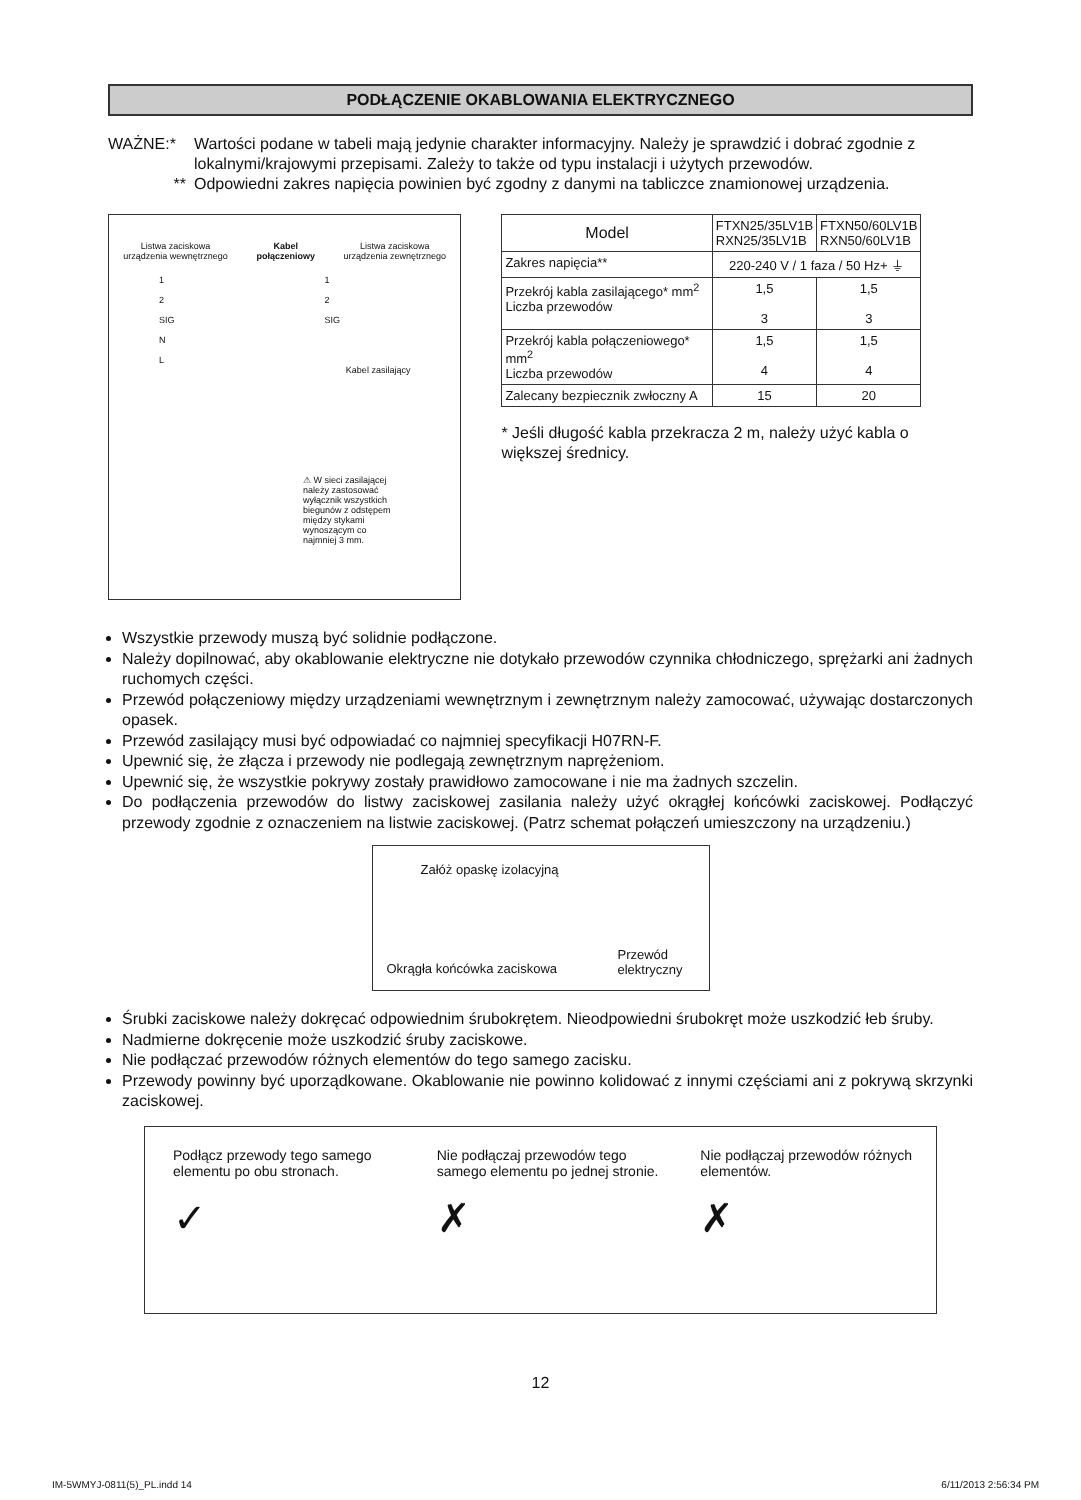PODŁĄCZENIE OKABLOWANIA ELEKTRYCZNEGO
WAŻNE:* Wartości podane w tabeli mają jedynie charakter informacyjny. Należy je sprawdzić i dobrać zgodnie z lokalnymi/krajowymi przepisami. Zależy to także od typu instalacji i użytych przewodów.
** Odpowiedni zakres napięcia powinien być zgodny z danymi na tabliczce znamionowej urządzenia.
Listwa zaciskowa
urządzenia wewnętrznego Kabel
połączeniowy Listwa zaciskowa
urządzenia zewnętrznego
1
2
SIG
N
L 1
2
SIG
Kabel zasilający
⚠ W sieci zasilającej należy zastosować wyłącznik wszystkich biegunów z odstępem między stykami wynoszącym co najmniej 3 mm.
| Model | FTXN25/35LV1B RXN25/35LV1B | FTXN50/60LV1B RXN50/60LV1B |
| Zakres napięcia** | 220-240 V / 1 faza / 50 Hz+ ⏚ | |
| Przekrój kabla zasilającego* mm<sup>2</sup> Liczba przewodów | 1,5 3 | 1,5 3 |
| Przekrój kabla połączeniowego* mm<sup>2</sup> Liczba przewodów | 1,5 4 | 1,5 4 |
| Zalecany bezpiecznik zwłoczny A | 15 | 20 |
* Jeśli długość kabla przekracza 2 m, należy użyć kabla o większej średnicy.
Wszystkie przewody muszą być solidnie podłączone.
Należy dopilnować, aby okablowanie elektryczne nie dotykało przewodów czynnika chłodniczego, sprężarki ani żadnych ruchomych części.
Przewód połączeniowy między urządzeniami wewnętrznym i zewnętrznym należy zamocować, używając dostarczonych opasek.
Przewód zasilający musi być odpowiadać co najmniej specyfikacji H07RN-F.
Upewnić się, że złącza i przewody nie podlegają zewnętrznym naprężeniom.
Upewnić się, że wszystkie pokrywy zostały prawidłowo zamocowane i nie ma żadnych szczelin.
Do podłączenia przewodów do listwy zaciskowej zasilania należy użyć okrągłej końcówki zaciskowej. Podłączyć przewody zgodnie z oznaczeniem na listwie zaciskowej. (Patrz schemat połączeń umieszczony na urządzeniu.)
Załóż opaskę izolacyjną
Okrągła końcówka zaciskowa Przewód
elektryczny
Śrubki zaciskowe należy dokręcać odpowiednim śrubokrętem. Nieodpowiedni śrubokręt może uszkodzić łeb śruby.
Nadmierne dokręcenie może uszkodzić śruby zaciskowe.
Nie podłączać przewodów różnych elementów do tego samego zacisku.
Przewody powinny być uporządkowane. Okablowanie nie powinno kolidować z innymi częściami ani z pokrywą skrzynki zaciskowej.
Podłącz przewody tego samego elementu po obu stronach.
✓
Nie podłączaj przewodów tego samego elementu po jednej stronie.
✗
Nie podłączaj przewodów różnych elementów.
✗
12
IM-5WMYJ-0811(5)_PL.indd 14 6/11/2013 2:56:34 PM